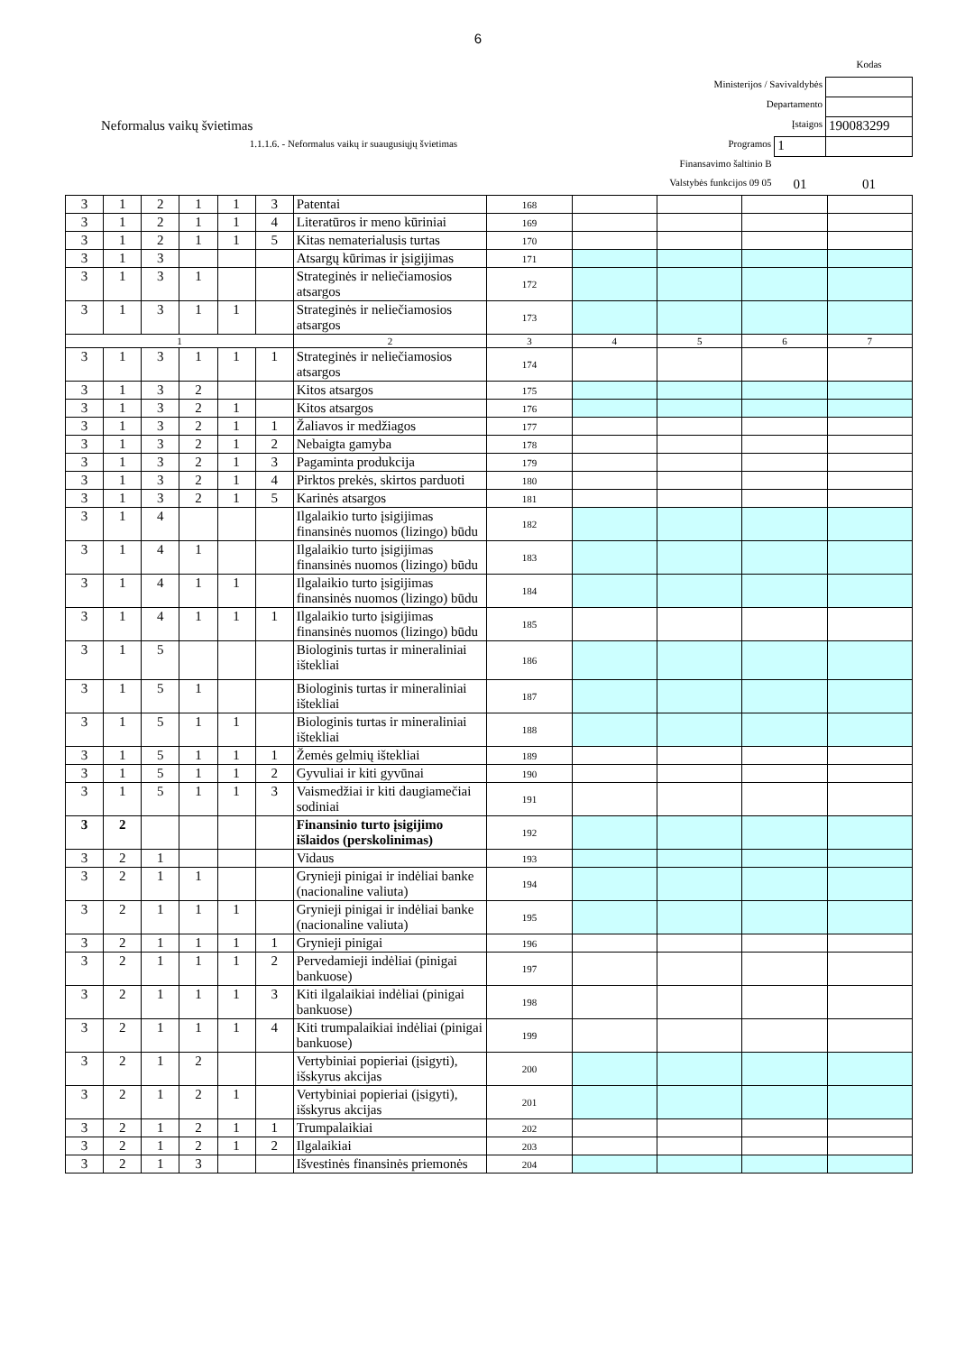6
| | | | Kodas |
| Ministerijos / Savivaldybės | | | |
| Departamento | | | |
| Neformalus vaikų švietimas | Įstaigos | | 190083299 |
| 1.1.1.6. - Neformalus vaikų ir suaugusiųjų švietimas | Programos | 1 | |
| Finansavimo šaltinio B | | | |
| Valstybės funkcijos 09 05 | | 01 | 01 |
| 3 | 1 | 2 | 1 | 1 | 3 | Patentai | 168 | | | | |
| 3 | 1 | 2 | 1 | 1 | 4 | Literatūros ir meno kūriniai | 169 | | | | |
| 3 | 1 | 2 | 1 | 1 | 5 | Kitas nematerialusis turtas | 170 | | | | |
| 3 | 1 | 3 | | | | Atsargų kūrimas ir įsigijimas | 171 | | | | |
| 3 | 1 | 3 | 1 | | | Strateginės ir neliečiamosios atsargos | 172 | | | | |
| 3 | 1 | 3 | 1 | 1 | | Strateginės ir neliečiamosios atsargos | 173 | | | | |
| 1 | | | | | | 2 | 3 | 4 | 5 | 6 | 7 |
| 3 | 1 | 3 | 1 | 1 | 1 | Strateginės ir neliečiamosios atsargos | 174 | | | | |
| 3 | 1 | 3 | 2 | | | Kitos atsargos | 175 | | | | |
| 3 | 1 | 3 | 2 | 1 | | Kitos atsargos | 176 | | | | |
| 3 | 1 | 3 | 2 | 1 | 1 | Žaliavos ir medžiagos | 177 | | | | |
| 3 | 1 | 3 | 2 | 1 | 2 | Nebaigta gamyba | 178 | | | | |
| 3 | 1 | 3 | 2 | 1 | 3 | Pagaminta produkcija | 179 | | | | |
| 3 | 1 | 3 | 2 | 1 | 4 | Pirktos prekės, skirtos parduoti | 180 | | | | |
| 3 | 1 | 3 | 2 | 1 | 5 | Karinės atsargos | 181 | | | | |
| 3 | 1 | 4 | | | | Ilgalaikio turto įsigijimas finansinės nuomos (lizingo) būdu | 182 | | | | |
| 3 | 1 | 4 | 1 | | | Ilgalaikio turto įsigijimas finansinės nuomos (lizingo) būdu | 183 | | | | |
| 3 | 1 | 4 | 1 | 1 | | Ilgalaikio turto įsigijimas finansinės nuomos (lizingo) būdu | 184 | | | | |
| 3 | 1 | 4 | 1 | 1 | 1 | Ilgalaikio turto įsigijimas finansinės nuomos (lizingo) būdu | 185 | | | | |
| 3 | 1 | 5 | | | | Biologinis turtas ir mineraliniai ištekliai | 186 | | | | |
| 3 | 1 | 5 | 1 | | | Biologinis turtas ir mineraliniai ištekliai | 187 | | | | |
| 3 | 1 | 5 | 1 | 1 | | Biologinis turtas ir mineraliniai ištekliai | 188 | | | | |
| 3 | 1 | 5 | 1 | 1 | 1 | Žemės gelmių ištekliai | 189 | | | | |
| 3 | 1 | 5 | 1 | 1 | 2 | Gyvuliai ir kiti gyvūnai | 190 | | | | |
| 3 | 1 | 5 | 1 | 1 | 3 | Vaismedžiai ir kiti daugiamečiai sodiniai | 191 | | | | |
| 3 | 2 | | | | | Finansinio turto įsigijimo išlaidos (perskolinimas) | 192 | | | | |
| 3 | 2 | 1 | | | | Vidaus | 193 | | | | |
| 3 | 2 | 1 | 1 | | | Grynieji pinigai ir indėliai banke (nacionaline valiuta) | 194 | | | | |
| 3 | 2 | 1 | 1 | 1 | | Grynieji pinigai ir indėliai banke (nacionaline valiuta) | 195 | | | | |
| 3 | 2 | 1 | 1 | 1 | 1 | Grynieji pinigai | 196 | | | | |
| 3 | 2 | 1 | 1 | 1 | 2 | Pervedamieji indėliai (pinigai bankuose) | 197 | | | | |
| 3 | 2 | 1 | 1 | 1 | 3 | Kiti ilgalaikiai indėliai (pinigai bankuose) | 198 | | | | |
| 3 | 2 | 1 | 1 | 1 | 4 | Kiti trumpalaikiai indėliai (pinigai bankuose) | 199 | | | | |
| 3 | 2 | 1 | 2 | | | Vertybiniai popieriai (įsigyti), išskyrus akcijas | 200 | | | | |
| 3 | 2 | 1 | 2 | 1 | | Vertybiniai popieriai (įsigyti), išskyrus akcijas | 201 | | | | |
| 3 | 2 | 1 | 2 | 1 | 1 | Trumpalaikiai | 202 | | | | |
| 3 | 2 | 1 | 2 | 1 | 2 | Ilgalaikiai | 203 | | | | |
| 3 | 2 | 1 | 3 | | | Išvestinės finansinės priemonės | 204 | | | | |